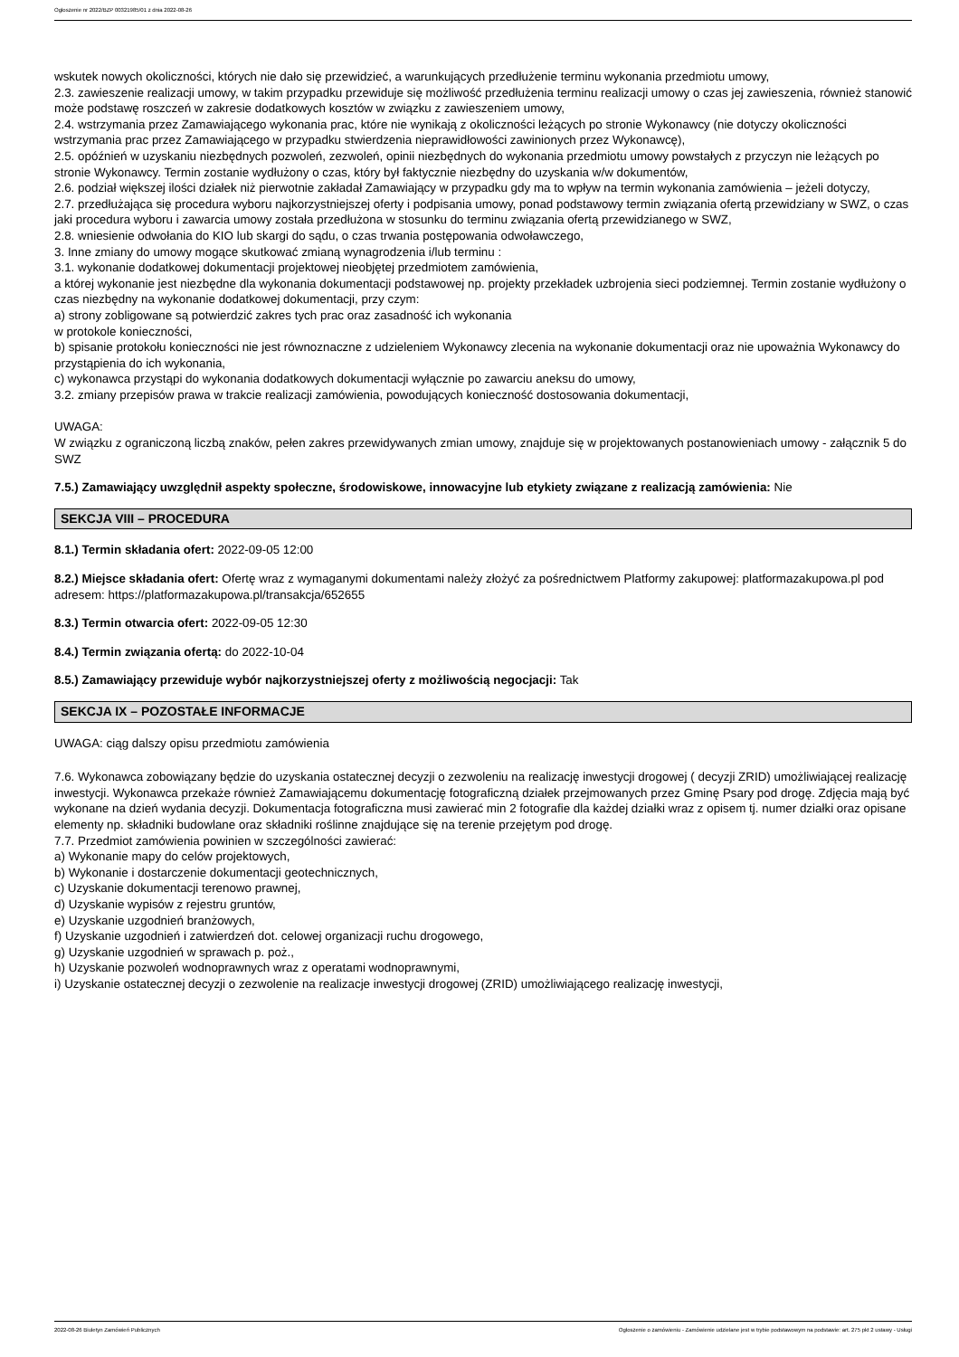Ogłoszenie nr 2022/BZP 00321985/01 z dnia 2022-08-26
wskutek nowych okoliczności, których nie dało się przewidzieć, a warunkujących przedłużenie terminu wykonania przedmiotu umowy,
2.3. zawieszenie realizacji umowy, w takim przypadku przewiduje się możliwość przedłużenia terminu realizacji umowy o czas jej zawieszenia, również stanowić może podstawę roszczeń w zakresie dodatkowych kosztów w związku z zawieszeniem umowy,
2.4. wstrzymania przez Zamawiającego wykonania prac, które nie wynikają z okoliczności leżących po stronie Wykonawcy (nie dotyczy okoliczności wstrzymania prac przez Zamawiającego w przypadku stwierdzenia nieprawidłowości zawinionych przez Wykonawcę),
2.5. opóźnień w uzyskaniu niezbędnych pozwoleń, zezwoleń, opinii niezbędnych do wykonania przedmiotu umowy powstałych z przyczyn nie leżących po stronie Wykonawcy. Termin zostanie wydłużony o czas, który był faktycznie niezbędny do uzyskania w/w dokumentów,
2.6. podział większej ilości działek niż pierwotnie zakładał Zamawiający w przypadku gdy ma to wpływ na termin wykonania zamówienia – jeżeli dotyczy,
2.7. przedłużająca się procedura wyboru najkorzystniejszej oferty i podpisania umowy, ponad podstawowy termin związania ofertą przewidziany w SWZ, o czas jaki procedura wyboru i zawarcia umowy została przedłużona w stosunku do terminu związania ofertą przewidzianego w SWZ,
2.8. wniesienie odwołania do KIO lub skargi do sądu, o czas trwania postępowania odwoławczego,
3. Inne zmiany do umowy mogące skutkować zmianą wynagrodzenia i/lub terminu :
3.1. wykonanie dodatkowej dokumentacji projektowej nieobjętej przedmiotem zamówienia,
a której wykonanie jest niezbędne dla wykonania dokumentacji podstawowej np. projekty przekładek uzbrojenia sieci podziemnej. Termin zostanie wydłużony o czas niezbędny na wykonanie dodatkowej dokumentacji, przy czym:
a) strony zobligowane są potwierdzić zakres tych prac oraz zasadność ich wykonania
w protokole konieczności,
b) spisanie protokołu konieczności nie jest równoznaczne z udzieleniem Wykonawcy zlecenia na wykonanie dokumentacji oraz nie upoważnia Wykonawcy do przystąpienia do ich wykonania,
c) wykonawca przystąpi do wykonania dodatkowych dokumentacji wyłącznie po zawarciu aneksu do umowy,
3.2. zmiany przepisów prawa w trakcie realizacji zamówienia, powodujących konieczność dostosowania dokumentacji,
UWAGA:
W związku z ograniczoną liczbą znaków, pełen zakres przewidywanych zmian umowy, znajduje się w projektowanych postanowieniach umowy - załącznik 5 do SWZ
7.5.) Zamawiający uwzględnił aspekty społeczne, środowiskowe, innowacyjne lub etykiety związane z realizacją zamówienia: Nie
SEKCJA VIII – PROCEDURA
8.1.) Termin składania ofert: 2022-09-05 12:00
8.2.) Miejsce składania ofert: Ofertę wraz z wymaganymi dokumentami należy złożyć za pośrednictwem Platformy zakupowej: platformazakupowa.pl pod adresem: https://platformazakupowa.pl/transakcja/652655
8.3.) Termin otwarcia ofert: 2022-09-05 12:30
8.4.) Termin związania ofertą: do 2022-10-04
8.5.) Zamawiający przewiduje wybór najkorzystniejszej oferty z możliwością negocjacji: Tak
SEKCJA IX – POZOSTAŁE INFORMACJE
UWAGA: ciąg dalszy opisu przedmiotu zamówienia
7.6. Wykonawca zobowiązany będzie do uzyskania ostatecznej decyzji o zezwoleniu na realizację inwestycji drogowej ( decyzji ZRID) umożliwiającej realizację inwestycji. Wykonawca przekaże również Zamawiającemu dokumentację fotograficzną działek przejmowanych przez Gminę Psary pod drogę. Zdjęcia mają być wykonane na dzień wydania decyzji. Dokumentacja fotograficzna musi zawierać min 2 fotografie dla każdej działki wraz z opisem tj. numer działki oraz opisane elementy np. składniki budowlane oraz składniki roślinne znajdujące się na terenie przejętym pod drogę.
7.7. Przedmiot zamówienia powinien w szczególności zawierać:
a) Wykonanie mapy do celów projektowych,
b) Wykonanie i dostarczenie dokumentacji geotechnicznych,
c) Uzyskanie dokumentacji terenowo prawnej,
d) Uzyskanie wypisów z rejestru gruntów,
e) Uzyskanie uzgodnień branżowych,
f) Uzyskanie uzgodnień i zatwierdzeń dot. celowej organizacji ruchu drogowego,
g) Uzyskanie uzgodnień w sprawach p. poż.,
h) Uzyskanie pozwoleń wodnoprawnych wraz z operatami wodnoprawnymi,
i) Uzyskanie ostatecznej decyzji o zezwolenie na realizacje inwestycji drogowej (ZRID) umożliwiającego realizację inwestycji,
2022-08-26 Biuletyn Zamówień Publicznych Ogłoszenie o zamówieniu - Zamówienie udzielane jest w trybie podstawowym na podstawie: art. 275 pkt 2 ustawy - Usługi